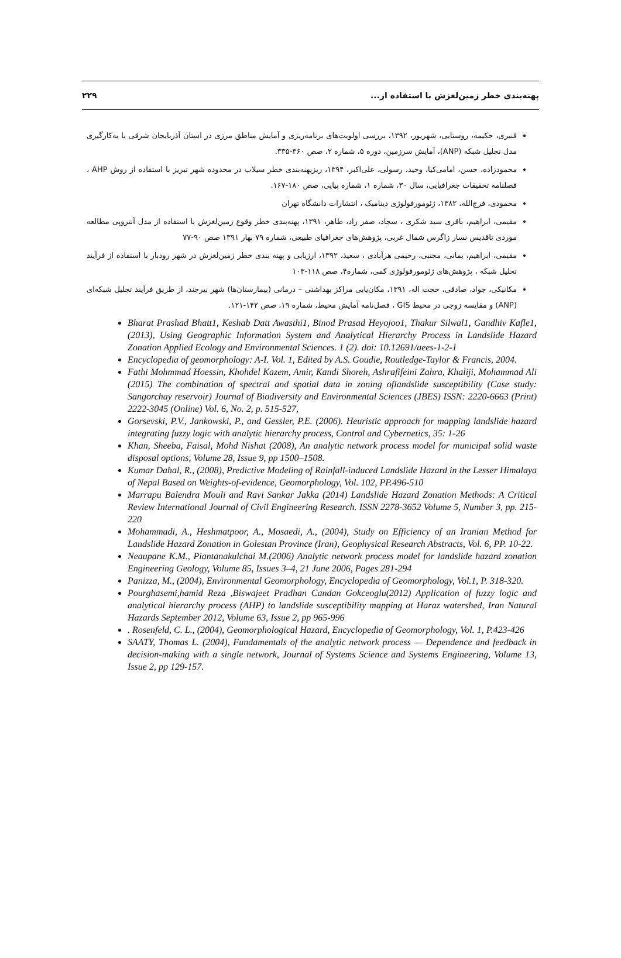پهنه‌بندی خطر زمین‌لغزش با استفاده از... ۲۲۹
قنبری، حکیمه، روستایی، شهریور، ۱۳۹۲، بررسی اولویت‌های برنامه‌ریزی و آمایش مناطق مرزی در استان آذربایجان شرقی با به‌کارگیری مدل تجلیل شبکه (ANP)، آمایش سرزمین، دوره ۵، شماره ۲، صص ۳۶۰-۳۳۵.
محمودزاده، حسن، امامی‌کیا، وحید، رسولی، علی‌اکبر، ۱۳۹۴، ریزپهنه‌بندی خطر سیلاب در محدوده شهر تبریز با استفاده از روش AHP ، فصلنامه تحقیقات جغرافیایی، سال ۳۰، شماره ۱، شماره پیاپی، صص ۱۸۰-۱۶۷.
محمودی، فرج‌الله، ۱۳۸۲، ژئومورفولوژی دینامیک ، انتشارات دانشگاه تهران
مقیمی، ابراهیم، باقری سید شکری ، سجاد، صفر راد، طاهر، ۱۳۹۱، پهنه‌بندی خطر وقوع زمین‌لغزش با استفاده از مدل آنتروپی مطالعه موردی تاقدیس نسار زاگرس شمال غربی، پژوهش‌های جغرافیای طبیعی، شماره ۷۹ بهار ۱۳۹۱ صص ۹۰-۷۷
مقیمی، ابراهیم، یمانی، مجتبی، رحیمی هرآبادی ، سعید، ۱۳۹۲، ارزیابی و پهنه بندی خطر زمین‌لغزش در شهر رودبار با استفاده از فرآیند تحلیل شبکه ، پژوهش‌های ژئومورفولوژی کمی، شماره۴، صص ۱۱۸-۱۰۳
مکانیکی، جواد، صادقی، حجت اله، ۱۳۹۱، مکان‌یابی مراکز بهداشتی – درمانی (بیمارستان‌ها) شهر بیرجند، از طریق فرآیند تجلیل شبکه‌ای (ANP) و مقایسه زوجی در محیط GIS ، فصل‌نامه آمایش محیط، شماره ۱۹، صص ۱۴۲-۱۲۱.
Bharat Prashad Bhatt1, Keshab Datt Awasthi1, Binod Prasad Heyojoo1, Thakur Silwal1, Gandhiv Kafle1,(2013), Using Geographic Information System and Analytical Hierarchy Process in Landslide Hazard Zonation Applied Ecology and Environmental Sciences. 1 (2). doi: 10.12691/aees-1-2-1
Encyclopedia of geomorphology: A-I. Vol. 1, Edited by A.S. Goudie, Routledge-Taylor & Francis, 2004.
Fathi Mohmmad Hoessin, Khohdel Kazem, Amir, Kandi Shoreh, Ashrafifeini Zahra, Khaliji, Mohammad Ali (2015) The combination of spectral and spatial data in zoning oflandslide susceptibility (Case study: Sangorchay reservoir) Journal of Biodiversity and Environmental Sciences (JBES) ISSN: 2220-6663 (Print) 2222-3045 (Online) Vol. 6, No. 2, p. 515-527,
Gorsevski, P.V., Jankowski, P., and Gessler, P.E. (2006). Heuristic approach for mapping landslide hazard integrating fuzzy logic with analytic hierarchy process, Control and Cybernetics, 35: 1-26
Khan, Sheeba, Faisal, Mohd Nishat (2008), An analytic network process model for municipal solid waste disposal options, Volume 28, Issue 9, pp 1500–1508.
Kumar Dahal, R., (2008), Predictive Modeling of Rainfall-induced Landslide Hazard in the Lesser Himalaya of Nepal Based on Weights-of-evidence, Geomorphology, Vol. 102, PP.496-510
Marrapu Balendra Mouli and Ravi Sankar Jakka (2014) Landslide Hazard Zonation Methods: A Critical Review International Journal of Civil Engineering Research. ISSN 2278-3652 Volume 5, Number 3, pp. 215-220
Mohammadi, A., Heshmatpoor, A., Mosaedi, A., (2004), Study on Efficiency of an Iranian Method for Landslide Hazard Zonation in Golestan Province (Iran), Geophysical Research Abstracts, Vol. 6, PP. 10-22.
Neaupane K.M., Piantanakulchai M.(2006) Analytic network process model for landslide hazard zonation Engineering Geology, Volume 85, Issues 3–4, 21 June 2006, Pages 281-294
Panizza, M., (2004), Environmental Geomorphology, Encyclopedia of Geomorphology, Vol.1, P. 318-320.
Pourghasemi,hamid Reza ,Biswajeet Pradhan Candan Gokceoglu(2012) Application of fuzzy logic and analytical hierarchy process (AHP) to landslide susceptibility mapping at Haraz watershed, Iran Natural Hazards September 2012, Volume 63, Issue 2, pp 965-996
. Rosenfeld, C. L., (2004), Geomorphological Hazard, Encyclopedia of Geomorphology, Vol. 1, P.423-426
SAATY, Thomas L. (2004), Fundamentals of the analytic network process — Dependence and feedback in decision-making with a single network, Journal of Systems Science and Systems Engineering, Volume 13, Issue 2, pp 129-157.